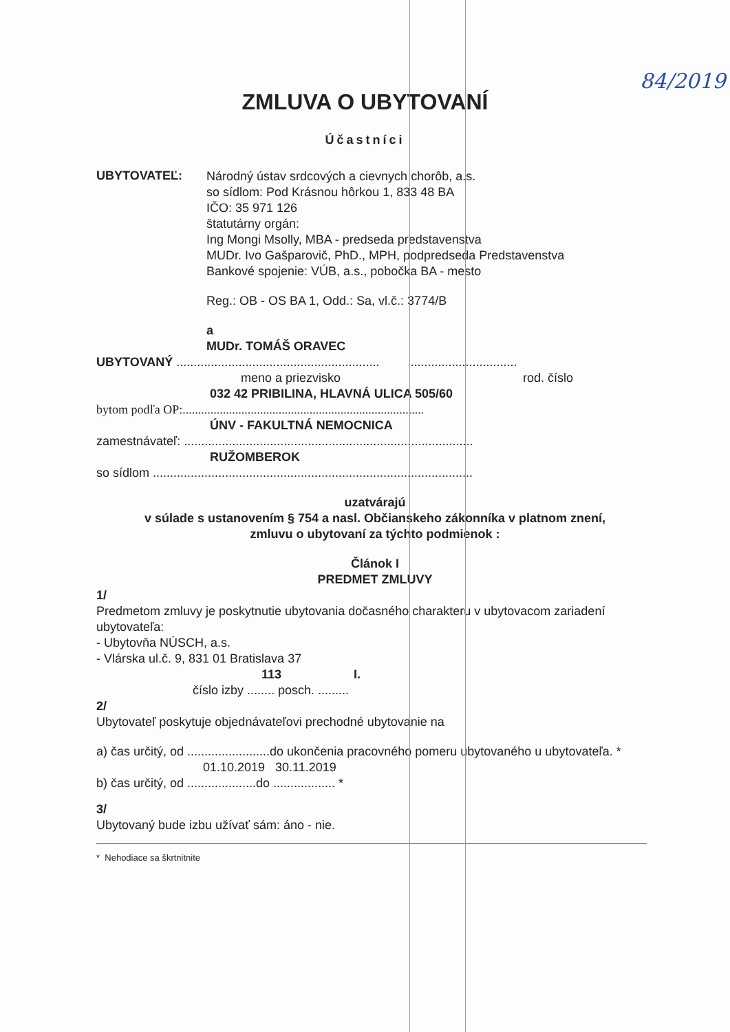84/2019
ZMLUVA O UBYTOVANÍ
Účastníci
UBYTOVATEĽ:
Národný ústav srdcových a cievnych chorôb, a.s.
so sídlom: Pod Krásnou hôrkou 1, 833 48 BA
IČO: 35 971 126
štatutárny orgán:
Ing Mongi Msolly, MBA - predseda predstavenstva
MUDr. Ivo Gašparovič, PhD., MPH, podpredseda Predstavenstva
Bankové spojenie: VÚB, a.s., pobočka BA - mesto
Reg.: OB - OS BA 1, Odd.: Sa, vl.č.: 3774/B
a
MUDr. TOMÁŠ ORAVEC
UBYTOVANÝ ........................................................... ...............................
meno a priezvisko rod. číslo
032 42 PRIBILINA, HLAVNÁ ULICA 505/60
bytom podľa OP:..............................................................................
ÚNV - FAKULTNÁ NEMOCNICA
zamestnávateľ: ....................................................................................
RUŽOMBEROK
so sídlom .............................................................................................
uzatvárajú
v súlade s ustanovením § 754 a nasl. Občianskeho zákonníka v platnom znení,
zmluvu o ubytovaní za týchto podmienok :
Článok I
PREDMET ZMLUVY
1/
Predmetom zmluvy je poskytnutie ubytovania dočasného charakteru v ubytovacom zariadení ubytovateľa:
- Ubytovňa NÚSCH, a.s.
- Vlárska ul.č. 9, 831 01 Bratislava 37
113 I.
číslo izby ........ posch. .........
2/
Ubytovateľ poskytuje objednávateľovi prechodné ubytovanie na
a) čas určitý, od ........................do ukončenia pracovného pomeru ubytovaného u ubytovateľa. *
01.10.2019 30.11.2019
b) čas určitý, od ....................do .................. *
3/
Ubytovaný bude izbu užívať sám: áno - nie.
* Nehodiace sa škrtnitnite